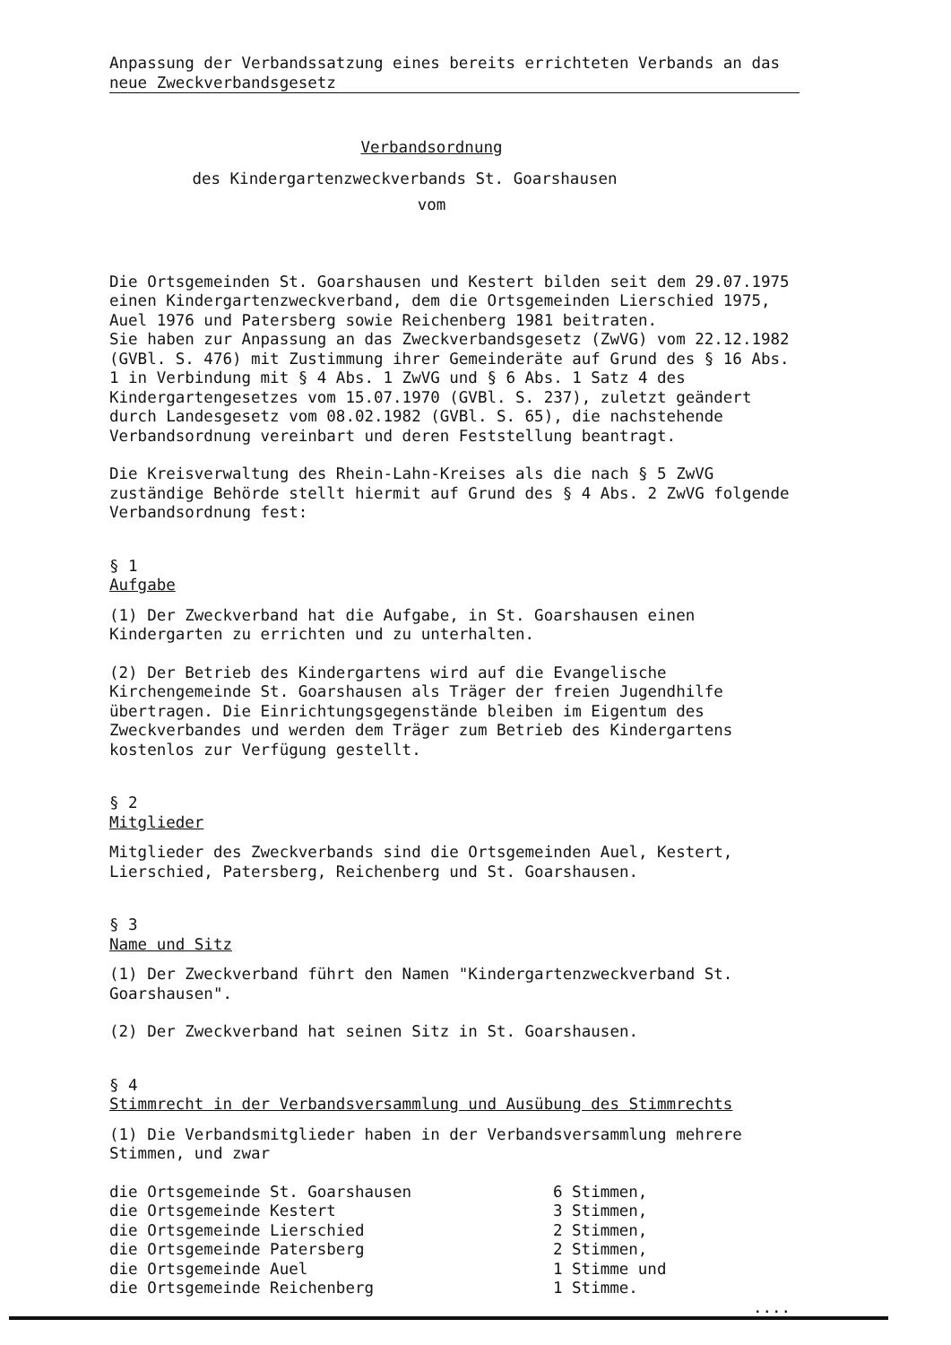Anpassung der Verbandssatzung eines bereits errichteten Verbands an das neue Zweckverbandsgesetz
Verbandsordnung
des Kindergartenzweckverbands St. Goarshausen
vom
Die Ortsgemeinden St. Goarshausen und Kestert bilden seit dem 29.07.1975 einen Kindergartenzweckverband, dem die Ortsgemeinden Lierschied 1975, Auel 1976 und Patersberg sowie Reichenberg 1981 beitraten.
Sie haben zur Anpassung an das Zweckverbandsgesetz (ZwVG) vom 22.12.1982 (GVBl. S. 476) mit Zustimmung ihrer Gemeinderäte auf Grund des § 16 Abs. 1 in Verbindung mit § 4 Abs. 1 ZwVG und § 6 Abs. 1 Satz 4 des Kindergartengesetzes vom 15.07.1970 (GVBl. S. 237), zuletzt geändert durch Landesgesetz vom 08.02.1982 (GVBl. S. 65), die nachstehende Verbandsordnung vereinbart und deren Feststellung beantragt.
Die Kreisverwaltung des Rhein-Lahn-Kreises als die nach § 5 ZwVG zuständige Behörde stellt hiermit auf Grund des § 4 Abs. 2 ZwVG folgende Verbandsordnung fest:
§ 1
Aufgabe
(1) Der Zweckverband hat die Aufgabe, in St. Goarshausen einen Kindergarten zu errichten und zu unterhalten.
(2) Der Betrieb des Kindergartens wird auf die Evangelische Kirchengemeinde St. Goarshausen als Träger der freien Jugendhilfe übertragen. Die Einrichtungsgegenstände bleiben im Eigentum des Zweckverbandes und werden dem Träger zum Betrieb des Kindergartens kostenlos zur Verfügung gestellt.
§ 2
Mitglieder
Mitglieder des Zweckverbands sind die Ortsgemeinden Auel, Kestert, Lierschied, Patersberg, Reichenberg und St. Goarshausen.
§ 3
Name und Sitz
(1) Der Zweckverband führt den Namen "Kindergartenzweckverband St. Goarshausen".
(2) Der Zweckverband hat seinen Sitz in St. Goarshausen.
§ 4
Stimmrecht in der Verbandsversammlung und Ausübung des Stimmrechts
(1) Die Verbandsmitglieder haben in der Verbandsversammlung mehrere Stimmen, und zwar
| die Ortsgemeinde St. Goarshausen | 6 Stimmen, |
| die Ortsgemeinde Kestert | 3 Stimmen, |
| die Ortsgemeinde Lierschied | 2 Stimmen, |
| die Ortsgemeinde Patersberg | 2 Stimmen, |
| die Ortsgemeinde Auel | 1 Stimme und |
| die Ortsgemeinde Reichenberg | 1 Stimme. |
....